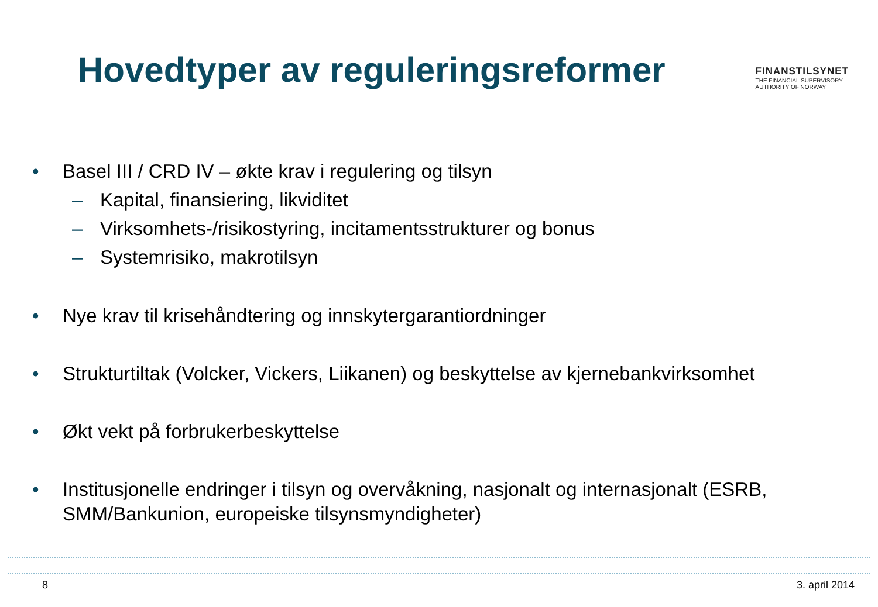Hovedtyper av reguleringsreformer
FINANSTILSYNET
THE FINANCIAL SUPERVISORY
AUTHORITY OF NORWAY
• Basel III / CRD IV – økte krav i regulering og tilsyn
– Kapital, finansiering, likviditet
– Virksomhets-/risikostyring, incitamentsstrukturer og bonus
– Systemrisiko, makrotilsyn
• Nye krav til krisehåndtering og innskytergarantiordninger
• Strukturtiltak (Volcker, Vickers, Liikanen) og beskyttelse av kjernebankvirksomhet
• Økt vekt på forbrukerbeskyttelse
• Institusjonelle endringer i tilsyn og overvåkning, nasjonalt og internasjonalt (ESRB, SMM/Bankunion, europeiske tilsynsmyndigheter)
8 3. april 2014